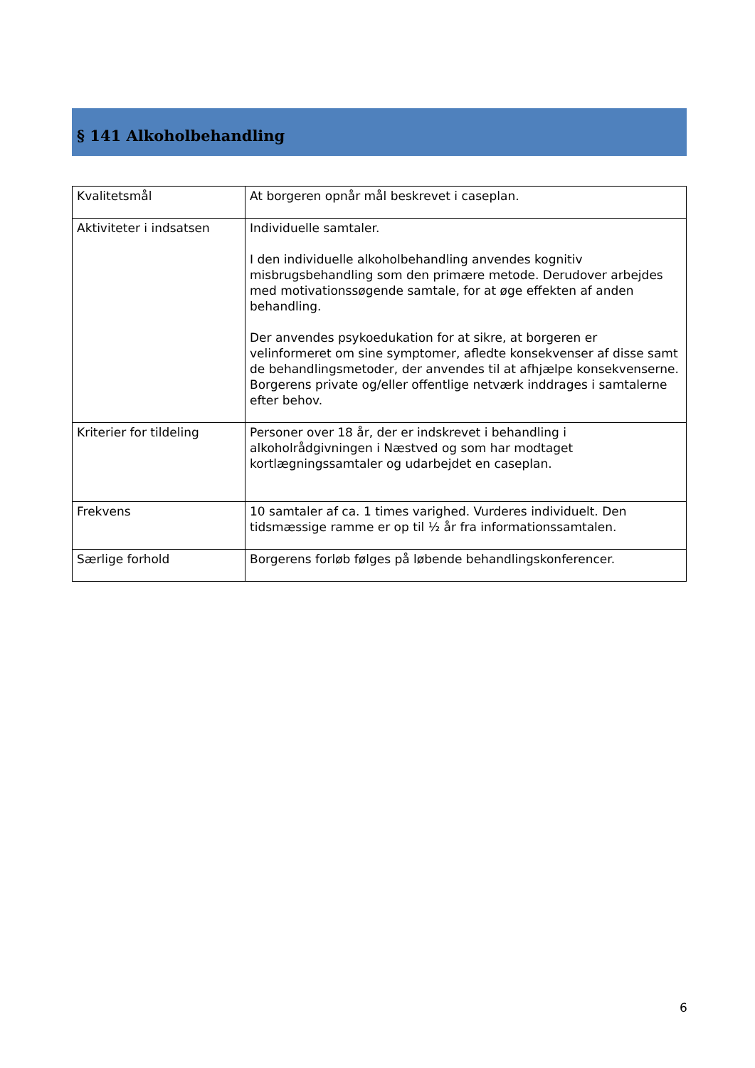§ 141 Alkoholbehandling
| Kvalitetsmål | At borgeren opnår mål beskrevet i caseplan. |
| Aktiviteter i indsatsen | Individuelle samtaler. I den individuelle alkoholbehandling anvendes kognitiv misbrugsbehandling som den primære metode. Derudover arbejdes med motivationssøgende samtale, for at øge effekten af anden behandling. Der anvendes psykoedukation for at sikre, at borgeren er velinformeret om sine symptomer, afledte konsekvenser af disse samt de behandlingsmetoder, der anvendes til at afhjælpe konsekvenserne. Borgerens private og/eller offentlige netværk inddrages i samtalerne efter behov. |
| Kriterier for tildeling | Personer over 18 år, der er indskrevet i behandling i alkoholrådgivningen i Næstved og som har modtaget kortlægningssamtaler og udarbejdet en caseplan. |
| Frekvens | 10 samtaler af ca. 1 times varighed. Vurderes individuelt. Den tidsmæssige ramme er op til ½ år fra informationssamtalen. |
| Særlige forhold | Borgerens forløb følges på løbende behandlingskonferencer. |
6